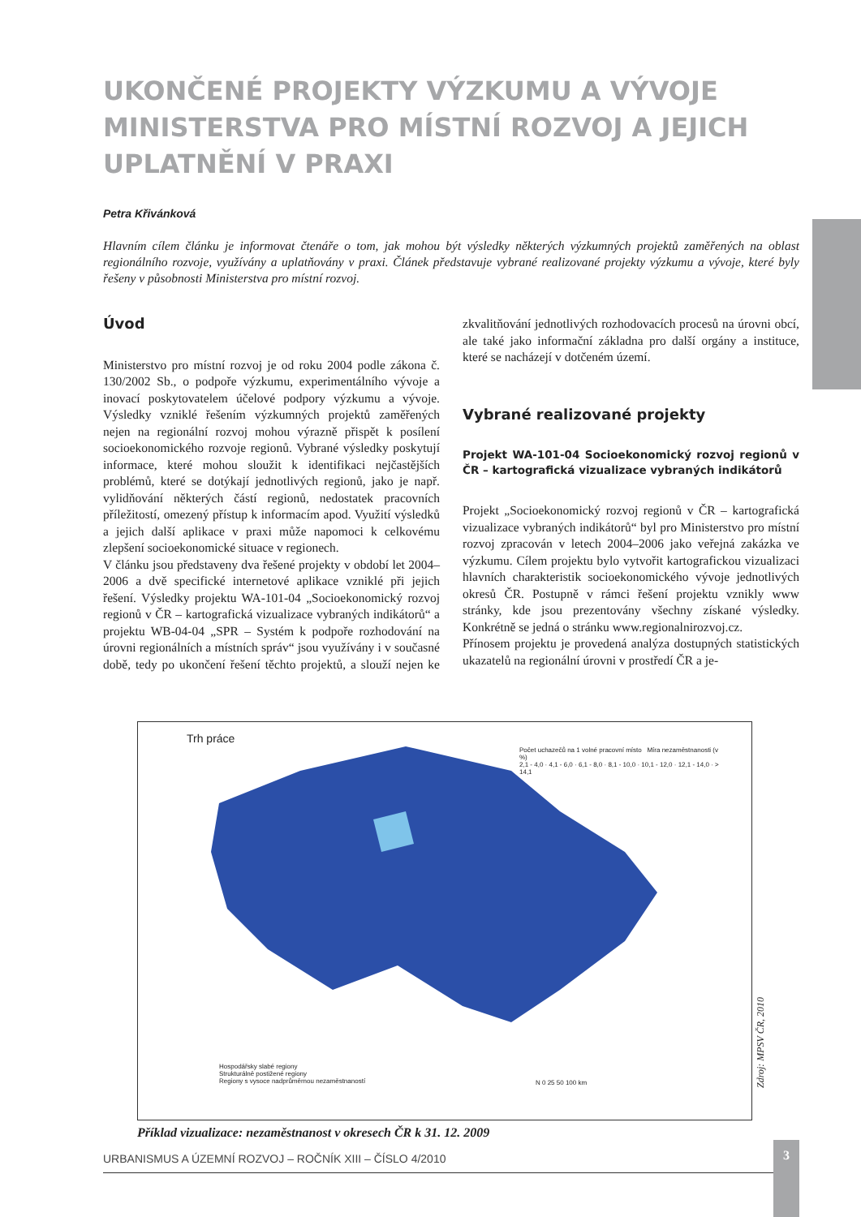UKONČENÉ PROJEKTY VÝZKUMU A VÝVOJE MINISTERSTVA PRO MÍSTNÍ ROZVOJ A JEJICH UPLATNĚNÍ V PRAXI
Petra Křivánková
Hlavním cílem článku je informovat čtenáře o tom, jak mohou být výsledky některých výzkumných projektů zaměřených na oblast regionálního rozvoje, využívány a uplatňovány v praxi. Článek představuje vybrané realizované projekty výzkumu a vývoje, které byly řešeny v působnosti Ministerstva pro místní rozvoj.
Úvod
Ministerstvo pro místní rozvoj je od roku 2004 podle zákona č. 130/2002 Sb., o podpoře výzkumu, experimentálního vývoje a inovací poskytovatelem účelové podpory výzkumu a vývoje. Výsledky vzniklé řešením výzkumných projektů zaměřených nejen na regionální rozvoj mohou výrazně přispět k posílení socioekonomického rozvoje regionů. Vybrané výsledky poskytují informace, které mohou sloužit k identifikaci nejčastějších problémů, které se dotýkají jednotlivých regionů, jako je např. vylidňování některých částí regionů, nedostatek pracovních příležitostí, omezený přístup k informacím apod. Využití výsledků a jejich další aplikace v praxi může napomoci k celkovému zlepšení socioekonomické situace v regionech.
V článku jsou představeny dva řešené projekty v období let 2004–2006 a dvě specifické internetové aplikace vzniklé při jejich řešení. Výsledky projektu WA-101-04 „Socioekonomický rozvoj regionů v ČR – kartografická vizualizace vybraných indikátorů“ a projektu WB-04-04 „SPR – Systém k podpoře rozhodování na úrovni regionálních a místních správ“ jsou využívány i v současné době, tedy po ukončení řešení těchto projektů, a slouží nejen ke zkvalitňování jednotlivých rozhodovacích procesů na úrovni obcí, ale také jako informační základna pro další orgány a instituce, které se nacházejí v dotčeném území.
Vybrané realizované projekty
Projekt WA-101-04 Socioekonomický rozvoj regionů v ČR – kartografická vizualizace vybraných indikátorů
Projekt „Socioekonomický rozvoj regionů v ČR – kartografická vizualizace vybraných indikátorů“ byl pro Ministerstvo pro místní rozvoj zpracován v letech 2004–2006 jako veřejná zakázka ve výzkumu. Cílem projektu bylo vytvořit kartografickou vizualizaci hlavních charakteristik socioekonomického vývoje jednotlivých okresů ČR. Postupně v rámci řešení projektu vznikly www stránky, kde jsou prezentovány všechny získané výsledky. Konkrétně se jedná o stránku www.regionalnirozvoj.cz.
Přínosem projektu je provedená analýza dostupných statistických ukazatelů na regionální úrovni v prostředí ČR a je-
Trh práce
Počet uchazečů na 1 volné pracovní místo Míra nezaměstnanosti (v %)
2,1 - 4,0 · 4,1 - 6,0 · 6,1 - 8,0 · 8,1 - 10,0 · 10,1 - 12,0 · 12,1 - 14,0 · > 14,1
Hospodářsky slabé regiony
Strukturálně postižené regiony
Regiony s vysoce nadprůměrnou nezaměstnaností
N 0 25 50 100 km
Zdroj: MPSV ČR, 2010
Příklad vizualizace: nezaměstnanost v okresech ČR k 31. 12. 2009
URBANISMUS A ÚZEMNÍ ROZVOJ – ROČNÍK XIII – ČÍSLO 4/2010
3